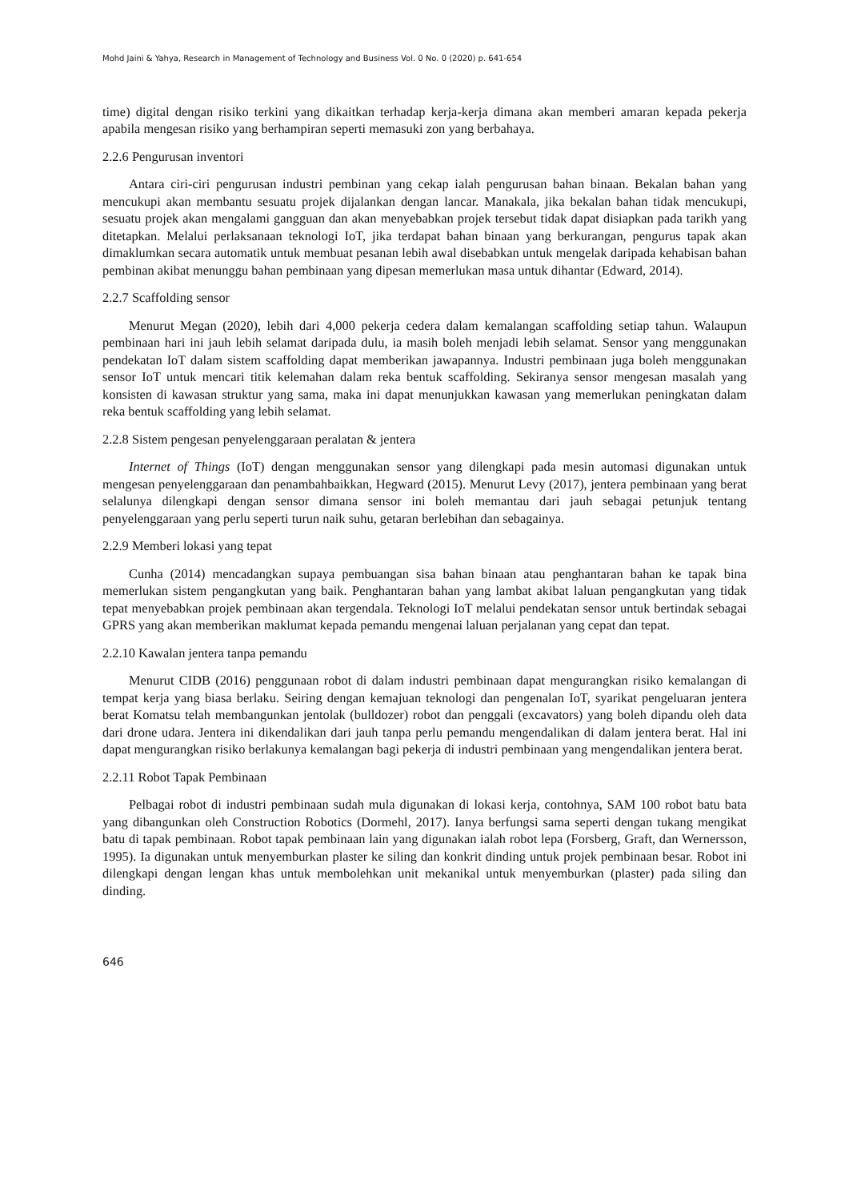Mohd Jaini & Yahya, Research in Management of Technology and Business Vol. 0 No. 0 (2020) p. 641-654
time) digital dengan risiko terkini yang dikaitkan terhadap kerja-kerja dimana akan memberi amaran kepada pekerja apabila mengesan risiko yang berhampiran seperti memasuki zon yang berbahaya.
2.2.6 Pengurusan inventori
Antara ciri-ciri pengurusan industri pembinan yang cekap ialah pengurusan bahan binaan. Bekalan bahan yang mencukupi akan membantu sesuatu projek dijalankan dengan lancar. Manakala, jika bekalan bahan tidak mencukupi, sesuatu projek akan mengalami gangguan dan akan menyebabkan projek tersebut tidak dapat disiapkan pada tarikh yang ditetapkan. Melalui perlaksanaan teknologi IoT, jika terdapat bahan binaan yang berkurangan, pengurus tapak akan dimaklumkan secara automatik untuk membuat pesanan lebih awal disebabkan untuk mengelak daripada kehabisan bahan pembinan akibat menunggu bahan pembinaan yang dipesan memerlukan masa untuk dihantar (Edward, 2014).
2.2.7 Scaffolding sensor
Menurut Megan (2020), lebih dari 4,000 pekerja cedera dalam kemalangan scaffolding setiap tahun. Walaupun pembinaan hari ini jauh lebih selamat daripada dulu, ia masih boleh menjadi lebih selamat. Sensor yang menggunakan pendekatan IoT dalam sistem scaffolding dapat memberikan jawapannya. Industri pembinaan juga boleh menggunakan sensor IoT untuk mencari titik kelemahan dalam reka bentuk scaffolding. Sekiranya sensor mengesan masalah yang konsisten di kawasan struktur yang sama, maka ini dapat menunjukkan kawasan yang memerlukan peningkatan dalam reka bentuk scaffolding yang lebih selamat.
2.2.8 Sistem pengesan penyelenggaraan peralatan & jentera
Internet of Things (IoT) dengan menggunakan sensor yang dilengkapi pada mesin automasi digunakan untuk mengesan penyelenggaraan dan penambahbaikkan, Hegward (2015). Menurut Levy (2017), jentera pembinaan yang berat selalunya dilengkapi dengan sensor dimana sensor ini boleh memantau dari jauh sebagai petunjuk tentang penyelenggaraan yang perlu seperti turun naik suhu, getaran berlebihan dan sebagainya.
2.2.9 Memberi lokasi yang tepat
Cunha (2014) mencadangkan supaya pembuangan sisa bahan binaan atau penghantaran bahan ke tapak bina memerlukan sistem pengangkutan yang baik. Penghantaran bahan yang lambat akibat laluan pengangkutan yang tidak tepat menyebabkan projek pembinaan akan tergendala. Teknologi IoT melalui pendekatan sensor untuk bertindak sebagai GPRS yang akan memberikan maklumat kepada pemandu mengenai laluan perjalanan yang cepat dan tepat.
2.2.10 Kawalan jentera tanpa pemandu
Menurut CIDB (2016) penggunaan robot di dalam industri pembinaan dapat mengurangkan risiko kemalangan di tempat kerja yang biasa berlaku. Seiring dengan kemajuan teknologi dan pengenalan IoT, syarikat pengeluaran jentera berat Komatsu telah membangunkan jentolak (bulldozer) robot dan penggali (excavators) yang boleh dipandu oleh data dari drone udara. Jentera ini dikendalikan dari jauh tanpa perlu pemandu mengendalikan di dalam jentera berat. Hal ini dapat mengurangkan risiko berlakunya kemalangan bagi pekerja di industri pembinaan yang mengendalikan jentera berat.
2.2.11 Robot Tapak Pembinaan
Pelbagai robot di industri pembinaan sudah mula digunakan di lokasi kerja, contohnya, SAM 100 robot batu bata yang dibangunkan oleh Construction Robotics (Dormehl, 2017). Ianya berfungsi sama seperti dengan tukang mengikat batu di tapak pembinaan. Robot tapak pembinaan lain yang digunakan ialah robot lepa (Forsberg, Graft, dan Wernersson, 1995). Ia digunakan untuk menyemburkan plaster ke siling dan konkrit dinding untuk projek pembinaan besar. Robot ini dilengkapi dengan lengan khas untuk membolehkan unit mekanikal untuk menyemburkan (plaster) pada siling dan dinding.
646